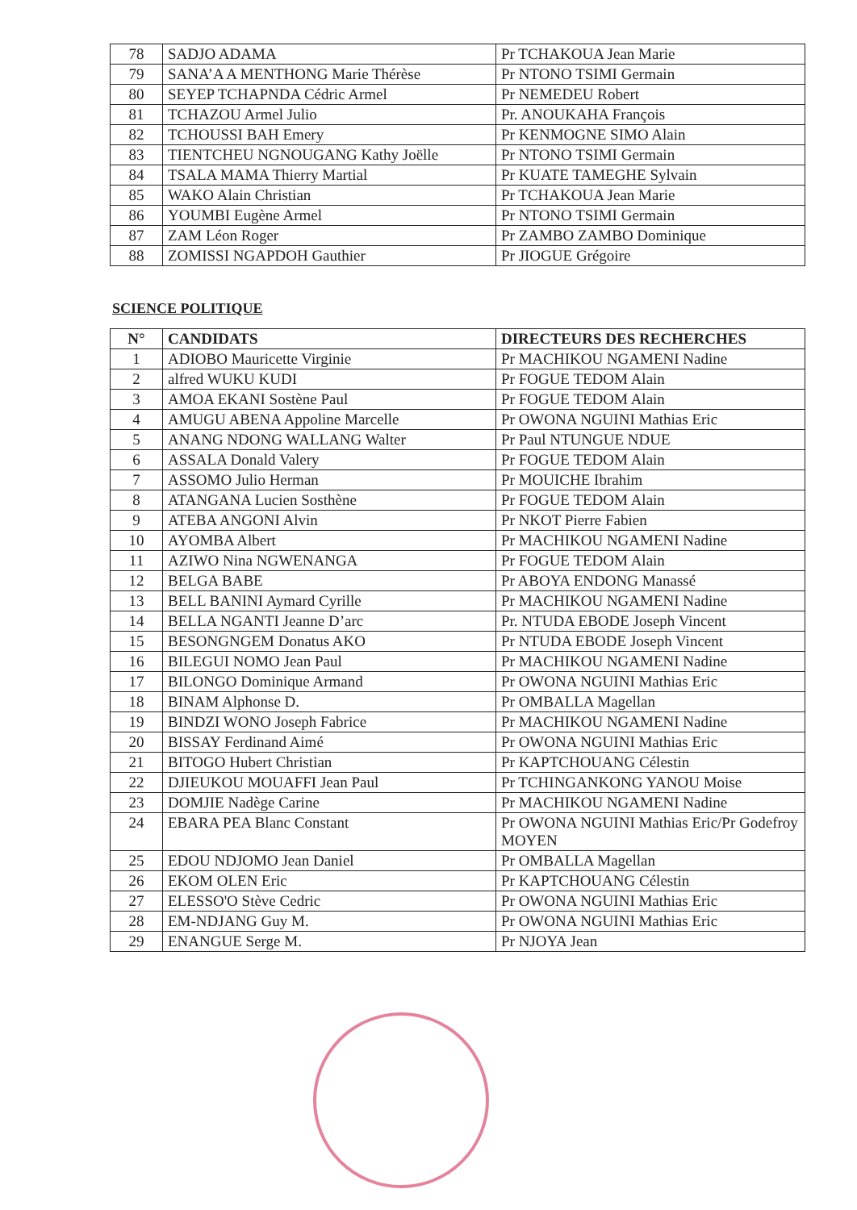| 78 | SADJO ADAMA | Pr TCHAKOUA Jean Marie |
| 79 | SANA’A A MENTHONG Marie Thérèse | Pr NTONO TSIMI Germain |
| 80 | SEYEP TCHAPNDA Cédric Armel | Pr NEMEDEU Robert |
| 81 | TCHAZOU Armel Julio | Pr. ANOUKAHA François |
| 82 | TCHOUSSI BAH Emery | Pr KENMOGNE SIMO Alain |
| 83 | TIENTCHEU NGNOUGANG Kathy Joëlle | Pr NTONO TSIMI Germain |
| 84 | TSALA MAMA Thierry Martial | Pr KUATE TAMEGHE Sylvain |
| 85 | WAKO Alain Christian | Pr TCHAKOUA Jean Marie |
| 86 | YOUMBI Eugène Armel | Pr NTONO TSIMI Germain |
| 87 | ZAM Léon Roger | Pr ZAMBO ZAMBO Dominique |
| 88 | ZOMISSI NGAPDOH Gauthier | Pr JIOGUE Grégoire |
SCIENCE POLITIQUE
| N° | CANDIDATS | DIRECTEURS DES RECHERCHES |
| --- | --- | --- |
| 1 | ADIOBO Mauricette Virginie | Pr MACHIKOU NGAMENI Nadine |
| 2 | alfred WUKU KUDI | Pr FOGUE TEDOM Alain |
| 3 | AMOA EKANI Sostène Paul | Pr FOGUE TEDOM Alain |
| 4 | AMUGU ABENA Appoline Marcelle | Pr OWONA NGUINI Mathias Eric |
| 5 | ANANG NDONG WALLANG Walter | Pr Paul NTUNGUE NDUE |
| 6 | ASSALA Donald Valery | Pr FOGUE TEDOM Alain |
| 7 | ASSOMO Julio Herman | Pr MOUICHE Ibrahim |
| 8 | ATANGANA Lucien Sosthène | Pr FOGUE TEDOM Alain |
| 9 | ATEBA ANGONI Alvin | Pr NKOT Pierre Fabien |
| 10 | AYOMBA Albert | Pr MACHIKOU NGAMENI Nadine |
| 11 | AZIWO Nina NGWENANGA | Pr FOGUE TEDOM Alain |
| 12 | BELGA BABE | Pr ABOYA ENDONG Manassé |
| 13 | BELL BANINI Aymard Cyrille | Pr MACHIKOU NGAMENI Nadine |
| 14 | BELLA NGANTI Jeanne D’arc | Pr. NTUDA EBODE Joseph Vincent |
| 15 | BESONGNGEM Donatus AKO | Pr NTUDA EBODE Joseph Vincent |
| 16 | BILEGUI NOMO Jean Paul | Pr MACHIKOU NGAMENI Nadine |
| 17 | BILONGO Dominique Armand | Pr OWONA NGUINI Mathias Eric |
| 18 | BINAM Alphonse D. | Pr OMBALLA Magellan |
| 19 | BINDZI WONO Joseph Fabrice | Pr MACHIKOU NGAMENI Nadine |
| 20 | BISSAY Ferdinand Aimé | Pr OWONA NGUINI Mathias Eric |
| 21 | BITOGO Hubert Christian | Pr KAPTCHOUANG Célestin |
| 22 | DJIEUKOU MOUAFFI Jean Paul | Pr TCHINGANKONG YANOU Moise |
| 23 | DOMJIE Nadège Carine | Pr MACHIKOU NGAMENI Nadine |
| 24 | EBARA PEA Blanc Constant | Pr OWONA NGUINI Mathias Eric/Pr Godefroy MOYEN |
| 25 | EDOU NDJOMO Jean Daniel | Pr OMBALLA Magellan |
| 26 | EKOM OLEN Eric | Pr KAPTCHOUANG Célestin |
| 27 | ELESSO'O Stève Cedric | Pr OWONA NGUINI Mathias Eric |
| 28 | EM-NDJANG Guy M. | Pr OWONA NGUINI Mathias Eric |
| 29 | ENANGUE Serge M. | Pr NJOYA Jean |